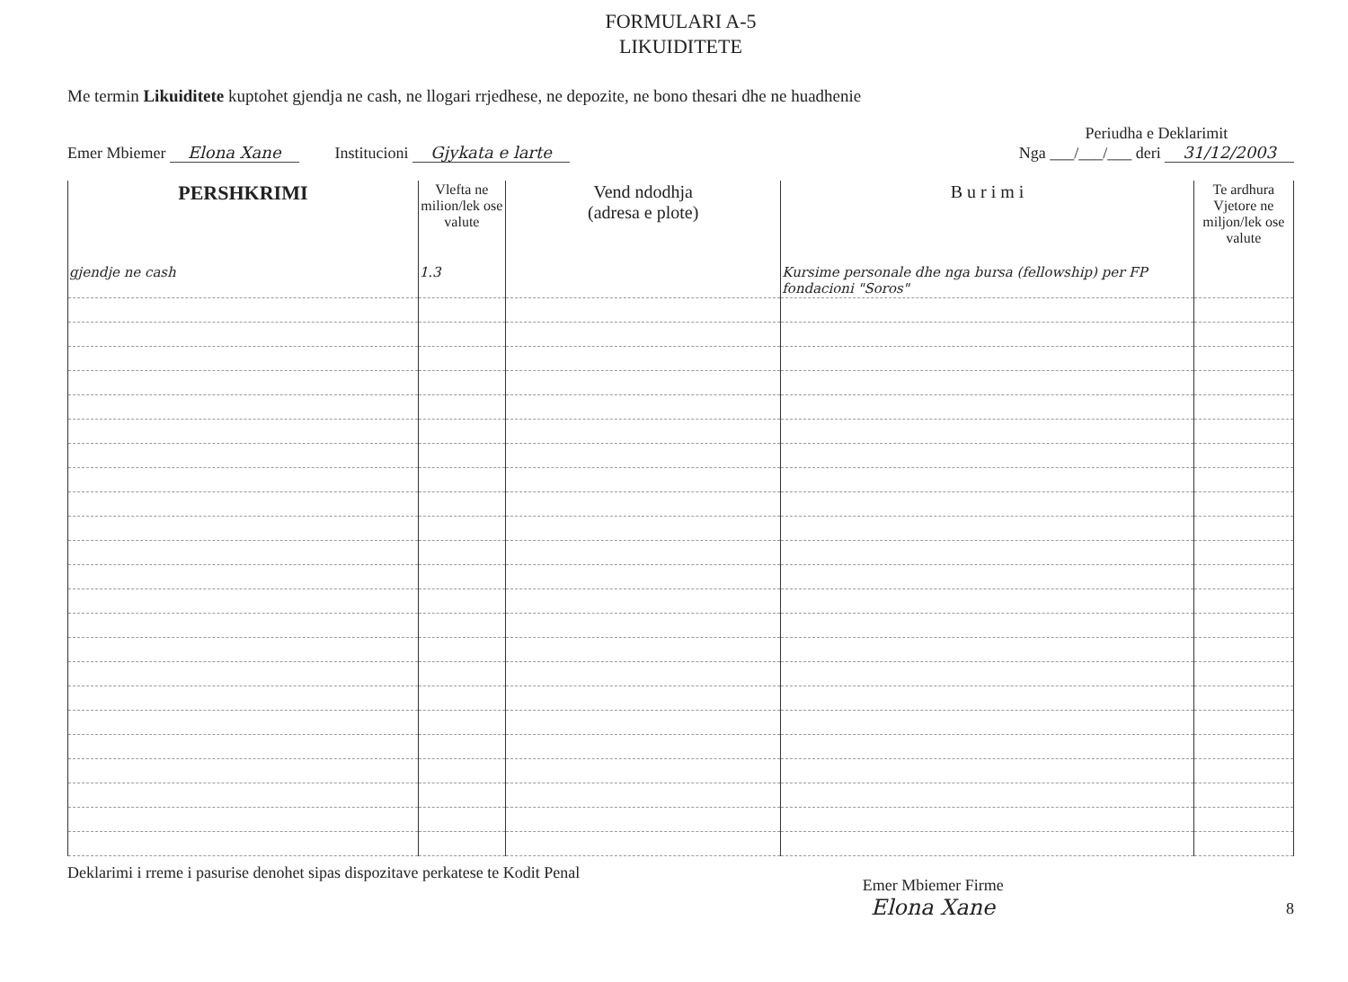FORMULARI A-5
LIKUIDITETE
Me termin Likuiditete kuptohet gjendja ne cash, ne llogari rrjedhese, ne depozite, ne bono thesari dhe ne huadhenie
Emer Mbiemer Elona Xane
Institucioni Gjykata e larte
Periudha e Deklarimit
Nga ___/___/___ deri 31/12/2003
| PERSHKRIMI | Vlefta ne milion/lek ose valute | Vend ndodhja (adresa e plote) | B u r i m i | Te ardhura Vjetore ne miljon/lek ose valute |
| --- | --- | --- | --- | --- |
| gjendje ne cash | 1.3 | | Kursime personale dhe nga bursa (fellowship) per FP fondacioni "Soros" | |
Deklarimi i rreme i pasurise denohet sipas dispozitave perkatese te Kodit Penal
Emer Mbiemer Firme
Elona Xane
8